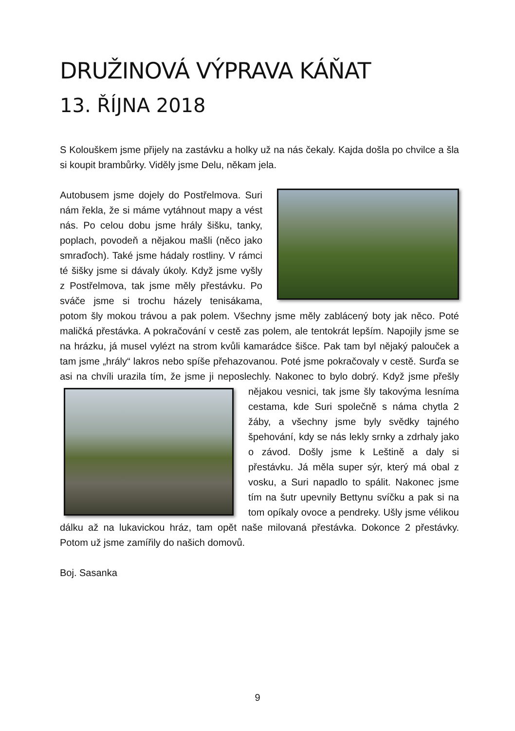DRUŽINOVÁ VÝPRAVA KÁŇAT
13. ŘÍJNA 2018
S Kolouškem jsme přijely na zastávku a holky už na nás čekaly. Kajda došla po chvilce a šla si koupit brambůrky. Viděly jsme Delu, někam jela.
Autobusem jsme dojely do Postřelmova. Suri nám řekla, že si máme vytáhnout mapy a vést nás. Po celou dobu jsme hrály šišku, tanky, poplach, povodeň a nějakou mašli (něco jako smraďoch). Také jsme hádaly rostliny. V rámci té šišky jsme si dávaly úkoly. Když jsme vyšly z Postřelmova, tak jsme měly přestávku. Po sváče jsme si trochu házely tenisákama, potom šly mokou trávou a pak polem. Všechny jsme měly zablácený boty jak něco. Poté maličká přestávka. A pokračování v cestě zas polem, ale tentokrát lepším. Napojily jsme se na hrázku, já musel vylézt na strom kvůli kamarádce šišce. Pak tam byl nějaký palouček a tam jsme „hrály“ lakros nebo spíše přehazovanou. Poté jsme pokračovaly v cestě. Surďa se asi na chvíli urazila tím, že jsme ji neposlechly. Nakonec to bylo dobrý. Když jsme přešly nějakou vesnici, tak jsme šly takovýma lesníma cestama, kde Suri společně s náma chytla 2 žáby, a všechny jsme byly svědky tajného špehování, kdy se nás lekly srnky a zdrhaly jako o závod. Došly jsme k Leštině a daly si přestávku. Já měla super sýr, který má obal z vosku, a Suri napadlo to spálit. Nakonec jsme tím na šutr upevnily Bettynu svíčku a pak si na tom opíkaly ovoce a pendreky. Ušly jsme vélikou dálku až na lukavickou hráz, tam opět naše milovaná přestávka. Dokonce 2 přestávky. Potom už jsme zamířily do našich domovů.
Boj. Sasanka
9